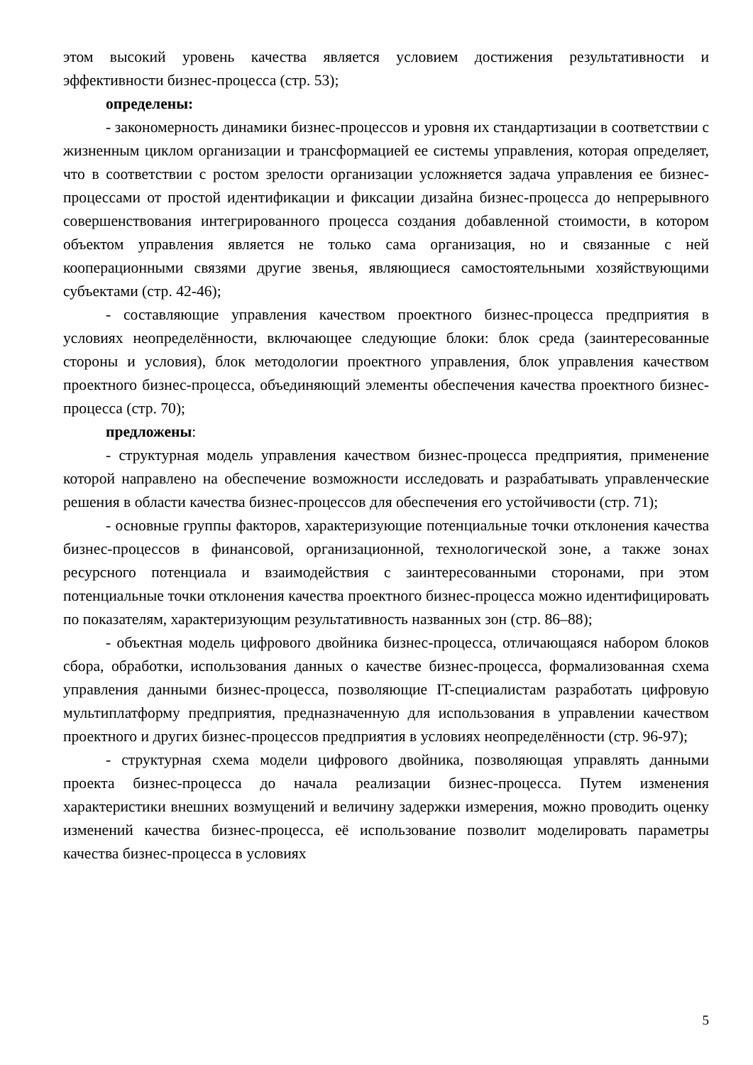этом высокий уровень качества является условием достижения результативности и эффективности бизнес-процесса (стр. 53);
определены:
- закономерность динамики бизнес-процессов и уровня их стандартизации в соответствии с жизненным циклом организации и трансформацией ее системы управления, которая определяет, что в соответствии с ростом зрелости организации усложняется задача управления ее бизнес-процессами от простой идентификации и фиксации дизайна бизнес-процесса до непрерывного совершенствования интегрированного процесса создания добавленной стоимости, в котором объектом управления является не только сама организация, но и связанные с ней кооперационными связями другие звенья, являющиеся самостоятельными хозяйствующими субъектами (стр. 42-46);
- составляющие управления качеством проектного бизнес-процесса предприятия в условиях неопределённости, включающее следующие блоки: блок среда (заинтересованные стороны и условия), блок методологии проектного управления, блок управления качеством проектного бизнес-процесса, объединяющий элементы обеспечения качества проектного бизнес-процесса (стр. 70);
предложены:
- структурная модель управления качеством бизнес-процесса предприятия, применение которой направлено на обеспечение возможности исследовать и разрабатывать управленческие решения в области качества бизнес-процессов для обеспечения его устойчивости (стр. 71);
- основные группы факторов, характеризующие потенциальные точки отклонения качества бизнес-процессов в финансовой, организационной, технологической зоне, а также зонах ресурсного потенциала и взаимодействия с заинтересованными сторонами, при этом потенциальные точки отклонения качества проектного бизнес-процесса можно идентифицировать по показателям, характеризующим результативность названных зон (стр. 86–88);
- объектная модель цифрового двойника бизнес-процесса, отличающаяся набором блоков сбора, обработки, использования данных о качестве бизнес-процесса, формализованная схема управления данными бизнес-процесса, позволяющие IT-специалистам разработать цифровую мультиплатформу предприятия, предназначенную для использования в управлении качеством проектного и других бизнес-процессов предприятия в условиях неопределённости (стр. 96-97);
- структурная схема модели цифрового двойника, позволяющая управлять данными проекта бизнес-процесса до начала реализации бизнес-процесса. Путем изменения характеристики внешних возмущений и величину задержки измерения, можно проводить оценку изменений качества бизнес-процесса, её использование позволит моделировать параметры качества бизнес-процесса в условиях
5